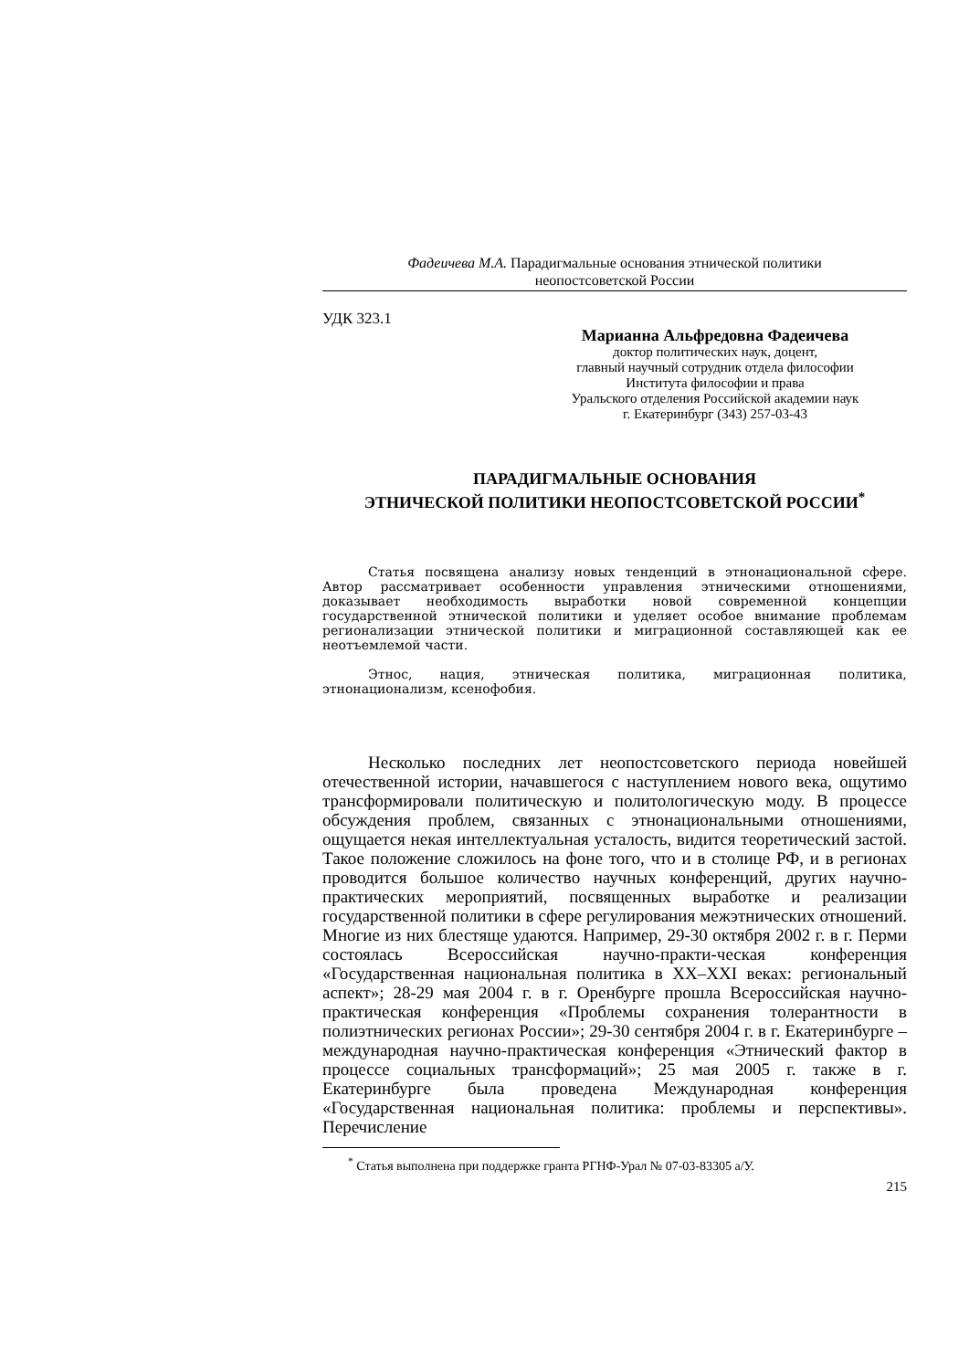Фадеичева М.А. Парадигмальные основания этнической политики
неопостсоветской России
УДК 323.1
Марианна Альфредовна Фадеичева
доктор политических наук, доцент,
главный научный сотрудник отдела философии
Института философии и права
Уральского отделения Российской академии наук
г. Екатеринбург (343) 257-03-43
ПАРАДИГМАЛЬНЫЕ ОСНОВАНИЯ
ЭТНИЧЕСКОЙ ПОЛИТИКИ НЕОПОСТСОВЕТСКОЙ РОССИИ<sup>*</sup>
Статья посвящена анализу новых тенденций в этнонациональной сфере. Автор рассматривает особенности управления этническими отношениями, доказывает необходимость выработки новой современной концепции государственной этнической политики и уделяет особое внимание проблемам регионализации этнической политики и миграционной составляющей как ее неотъемлемой части.
Этнос, нация, этническая политика, миграционная политика, этнонационализм, ксенофобия.
Несколько последних лет неопостсоветского периода новейшей отечественной истории, начавшегося с наступлением нового века, ощутимо трансформировали политическую и политологическую моду. В процессе обсуждения проблем, связанных с этнонациональными отношениями, ощущается некая интеллектуальная усталость, видится теоретический застой. Такое положение сложилось на фоне того, что и в столице РФ, и в регионах проводится большое количество научных конференций, других научно-практических мероприятий, посвященных выработке и реализации государственной политики в сфере регулирования межэтнических отношений. Многие из них блестяще удаются. Например, 29-30 октября 2002 г. в г. Перми состоялась Всероссийская научно-практи-ческая конференция «Государственная национальная политика в XX–XXI веках: региональный аспект»; 28-29 мая 2004 г. в г. Оренбурге прошла Всероссийская научно-практическая конференция «Проблемы сохранения толерантности в полиэтнических регионах России»; 29-30 сентября 2004 г. в г. Екатеринбурге – международная научно-практическая конференция «Этнический фактор в процессе социальных трансформаций»; 25 мая 2005 г. также в г. Екатеринбурге была проведена Международная конференция «Государственная национальная политика: проблемы и перспективы». Перечисление
<sup>*</sup> Статья выполнена при поддержке гранта РГНФ-Урал № 07-03-83305 а/У.
215